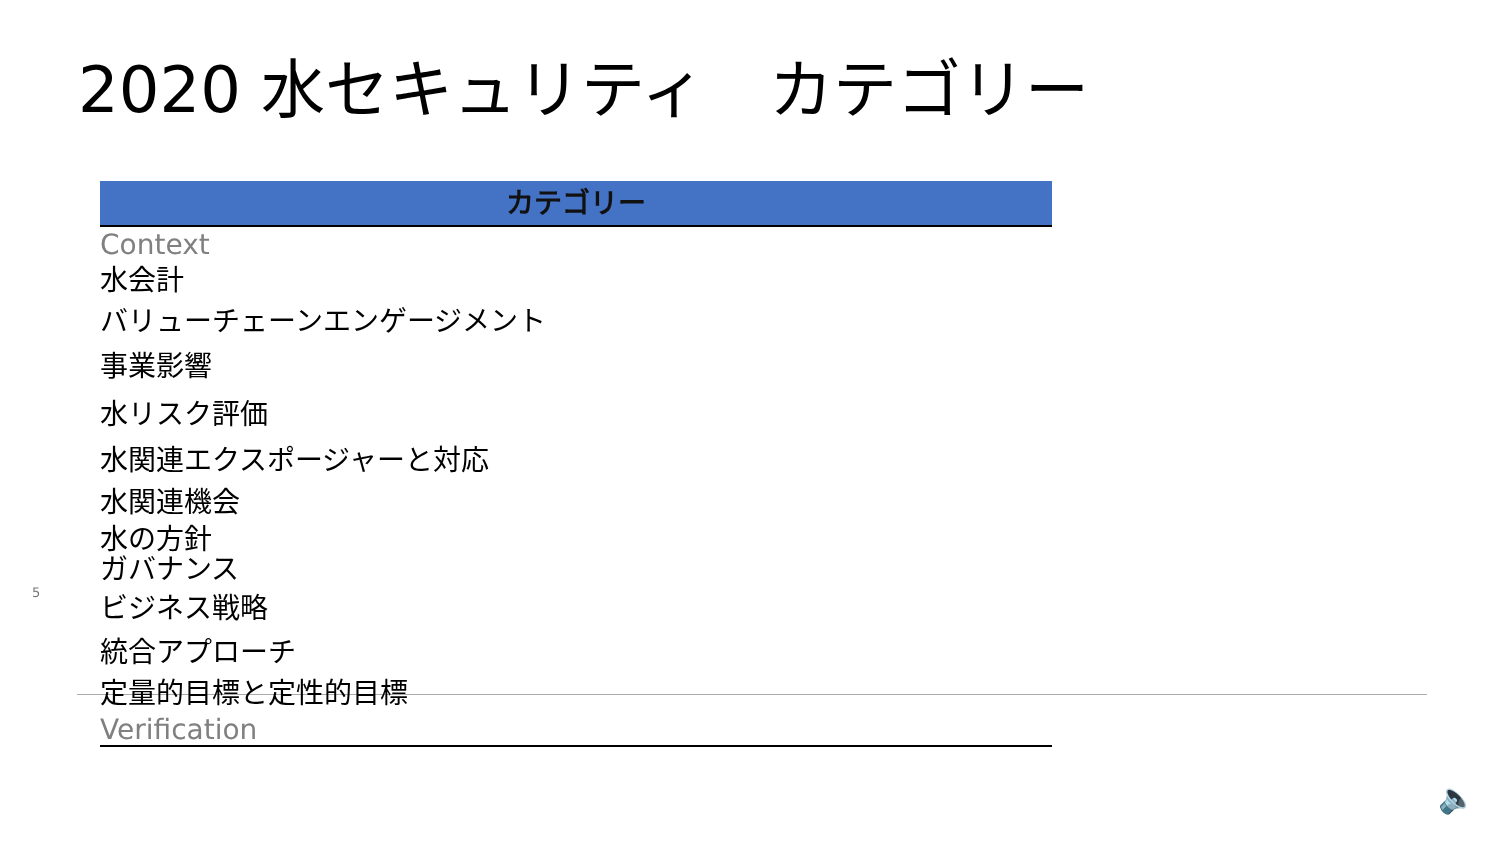2020 水セキュリティ　カテゴリー
| カテゴリー |
| --- |
| Context |
| 水会計 |
| バリューチェーンエンゲージメント |
| 事業影響 |
| 水リスク評価 |
| 水関連エクスポージャーと対応 |
| 水関連機会 |
| 水の方針 |
| ガバナンス |
| ビジネス戦略 |
| 統合アプローチ |
| 定量的目標と定性的目標 |
| Verification |
5
🔈